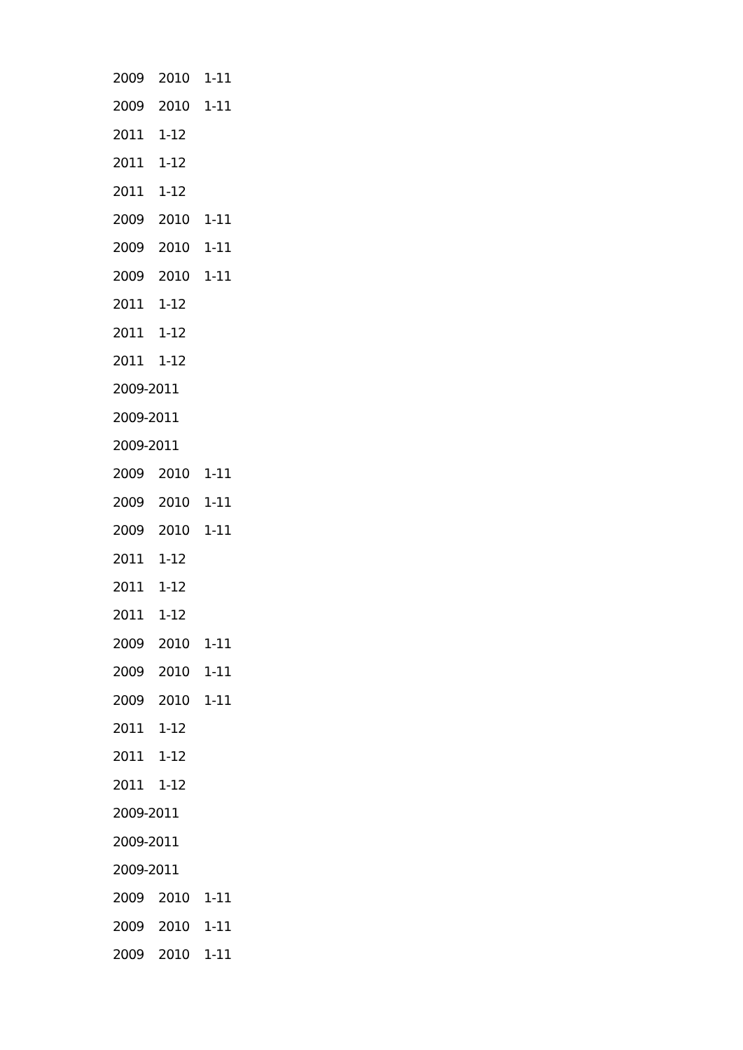2009 2010 1-11
2009 2010 1-11
2011 1-12
2011 1-12
2011 1-12
2009 2010 1-11
2009 2010 1-11
2009 2010 1-11
2011 1-12
2011 1-12
2011 1-12
2009-2011
2009-2011
2009-2011
2009 2010 1-11
2009 2010 1-11
2009 2010 1-11
2011 1-12
2011 1-12
2011 1-12
2009 2010 1-11
2009 2010 1-11
2009 2010 1-11
2011 1-12
2011 1-12
2011 1-12
2009-2011
2009-2011
2009-2011
2009 2010 1-11
2009 2010 1-11
2009 2010 1-11